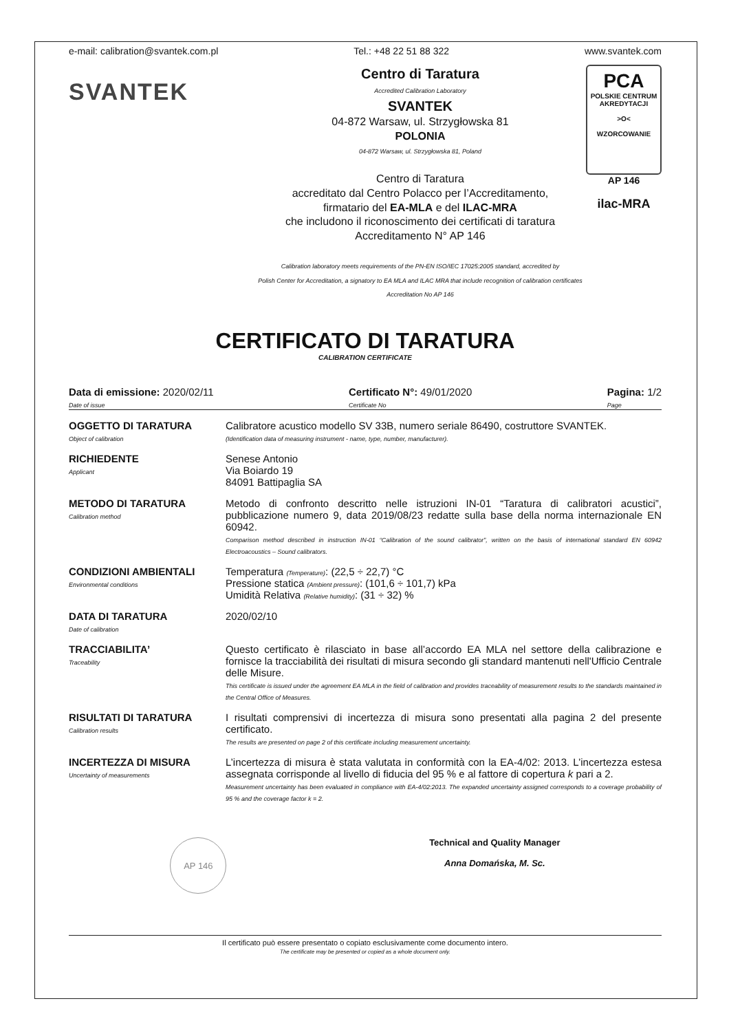e-mail: calibration@svantek.com.pl Tel.: +48 22 51 88 322 www.svantek.com
SVANTEK
Centro di Taratura
Accredited Calibration Laboratory
SVANTEK
04-872 Warsaw, ul. Strzygłowska 81
POLONIA
04-872 Warsaw, ul. Strzygłowska 81, Poland
Centro di Taratura
accreditato dal Centro Polacco per l’Accreditamento,
firmatario del EA-MLA e del ILAC-MRA
che includono il riconoscimento dei certificati di taratura
Accreditamento N° AP 146
Calibration laboratory meets requirements of the PN-EN ISO/IEC 17025:2005 standard, accredited by
Polish Center for Accreditation, a signatory to EA MLA and ILAC MRA that include recognition of calibration certificates
Accreditation No AP 146
PCA
POLSKIE CENTRUM AKREDYTACJI
>O<
WZORCOWANIE
AP 146
ilac-MRA
CERTIFICATO DI TARATURA
CALIBRATION CERTIFICATE
Data di emissione: 2020/02/11
Date of issue Certificato N°: 49/01/2020
Certificate No Pagina: 1/2
Page
OGGETTO DI TARATURA
Object of calibration
Calibratore acustico modello SV 33B, numero seriale 86490, costruttore SVANTEK.
(Identification data of measuring instrument - name, type, number, manufacturer).
RICHIEDENTE
Applicant
Senese Antonio
Via Boiardo 19
84091 Battipaglia SA
METODO DI TARATURA
Calibration method
Metodo di confronto descritto nelle istruzioni IN-01 “Taratura di calibratori acustici”, pubblicazione numero 9, data 2019/08/23 redatte sulla base della norma internazionale EN 60942.
Comparison method described in instruction IN-01 “Calibration of the sound calibrator”, written on the basis of international standard EN 60942 Electroacoustics – Sound calibrators.
CONDIZIONI AMBIENTALI
Environmental conditions
Temperatura (Temperature): (22,5 ÷ 22,7) °C
Pressione statica (Ambient pressure): (101,6 ÷ 101,7) kPa
Umidità Relativa (Relative humidity): (31 ÷ 32) %
DATA DI TARATURA
Date of calibration
2020/02/10
TRACCIABILITA’
Traceability
Questo certificato è rilasciato in base all’accordo EA MLA nel settore della calibrazione e fornisce la tracciabilità dei risultati di misura secondo gli standard mantenuti nell'Ufficio Centrale delle Misure.
This certificate is issued under the agreement EA MLA in the field of calibration and provides traceability of measurement results to the standards maintained in the Central Office of Measures.
RISULTATI DI TARATURA
Calibration results
I risultati comprensivi di incertezza di misura sono presentati alla pagina 2 del presente certificato.
The results are presented on page 2 of this certificate including measurement uncertainty.
INCERTEZZA DI MISURA
Uncertainty of measurements
L’incertezza di misura è stata valutata in conformità con la EA-4/02: 2013. L’incertezza estesa assegnata corrisponde al livello di fiducia del 95 % e al fattore di copertura k pari a 2.
Measurement uncertainty has been evaluated in compliance with EA-4/02:2013. The expanded uncertainty assigned corresponds to a coverage probability of 95 % and the coverage factor k = 2.
AP 146 Technical and Quality Manager
Anna Domańska, M. Sc.
Il certificato può essere presentato o copiato esclusivamente come documento intero.
The certificate may be presented or copied as a whole document only.